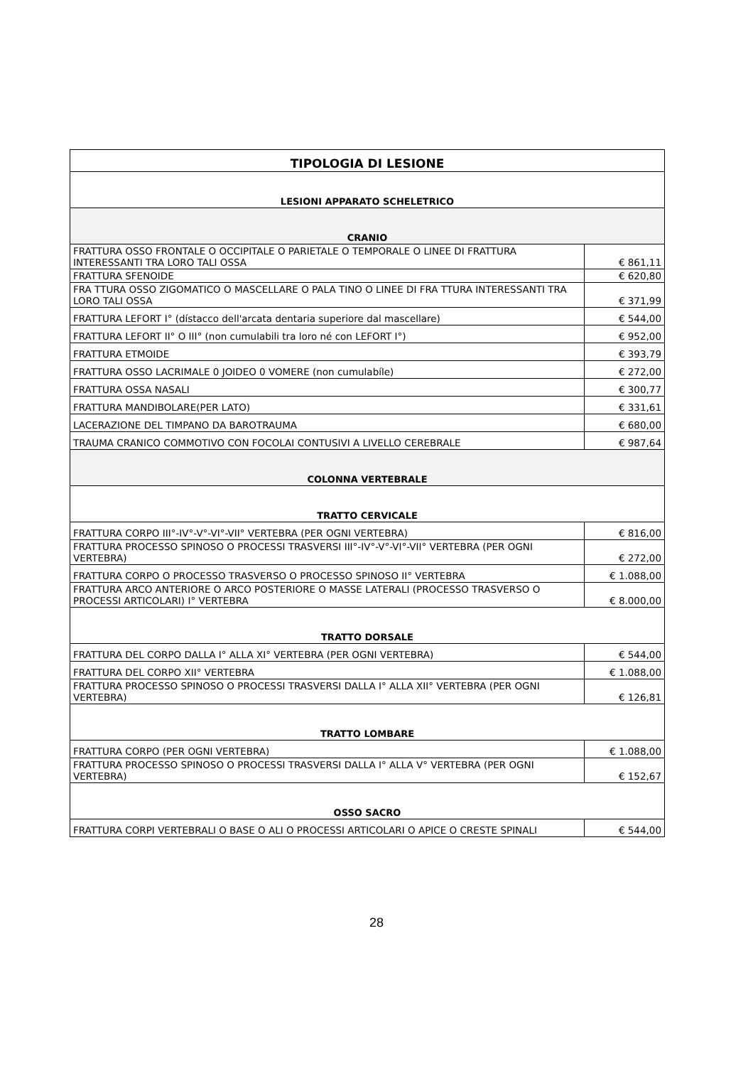| TIPOLOGIA DI LESIONE | |
| --- | --- |
| LESIONI APPARATO SCHELETRICO | |
| CRANIO | |
| FRATTURA OSSO FRONTALE O OCCIPITALE O PARIETALE O TEMPORALE O LINEE DI FRATTURA INTERESSANTI TRA LORO TALI OSSA | € 861,11 |
| FRATTURA SFENOIDE | € 620,80 |
| FRA TTURA OSSO ZIGOMATICO O MASCELLARE O PALA TINO O LINEE DI FRA TTURA INTERESSANTI TRA LORO TALI OSSA | € 371,99 |
| FRATTURA LEFORT I° (dístacco dell'arcata dentaria superiore dal mascellare) | € 544,00 |
| FRATTURA LEFORT II° O III° (non cumulabili tra loro né con LEFORT I°) | € 952,00 |
| FRATTURA ETMOIDE | € 393,79 |
| FRATTURA OSSO LACRIMALE 0 JOIDEO 0 VOMERE (non cumulabíle) | € 272,00 |
| FRATTURA OSSA NASALI | € 300,77 |
| FRATTURA MANDIBOLARE(PER LATO) | € 331,61 |
| LACERAZIONE DEL TIMPANO DA BAROTRAUMA | € 680,00 |
| TRAUMA CRANICO COMMOTIVO CON FOCOLAI CONTUSIVI A LIVELLO CEREBRALE | € 987,64 |
| COLONNA VERTEBRALE | |
| TRATTO CERVICALE | |
| FRATTURA CORPO III°-IV°-V°-VI°-VII° VERTEBRA (PER OGNI VERTEBRA) | € 816,00 |
| FRATTURA PROCESSO SPINOSO O PROCESSI TRASVERSI III°-IV°-V°-VI°-VII° VERTEBRA (PER OGNI VERTEBRA) | € 272,00 |
| FRATTURA CORPO O PROCESSO TRASVERSO O PROCESSO SPINOSO II° VERTEBRA | € 1.088,00 |
| FRATTURA ARCO ANTERIORE O ARCO POSTERIORE O MASSE LATERALI (PROCESSO TRASVERSO O PROCESSI ARTICOLARI) I° VERTEBRA | € 8.000,00 |
| TRATTO DORSALE | |
| FRATTURA DEL CORPO DALLA I° ALLA XI° VERTEBRA (PER OGNI VERTEBRA) | € 544,00 |
| FRATTURA DEL CORPO XII° VERTEBRA | € 1.088,00 |
| FRATTURA PROCESSO SPINOSO O PROCESSI TRASVERSI DALLA I° ALLA XII° VERTEBRA (PER OGNI VERTEBRA) | € 126,81 |
| TRATTO LOMBARE | |
| FRATTURA CORPO (PER OGNI VERTEBRA) | € 1.088,00 |
| FRATTURA PROCESSO SPINOSO O PROCESSI TRASVERSI DALLA I° ALLA V° VERTEBRA (PER OGNI VERTEBRA) | € 152,67 |
| OSSO SACRO | |
| FRATTURA CORPI VERTEBRALI O BASE O ALI O PROCESSI ARTICOLARI O APICE O CRESTE SPINALI | € 544,00 |
28